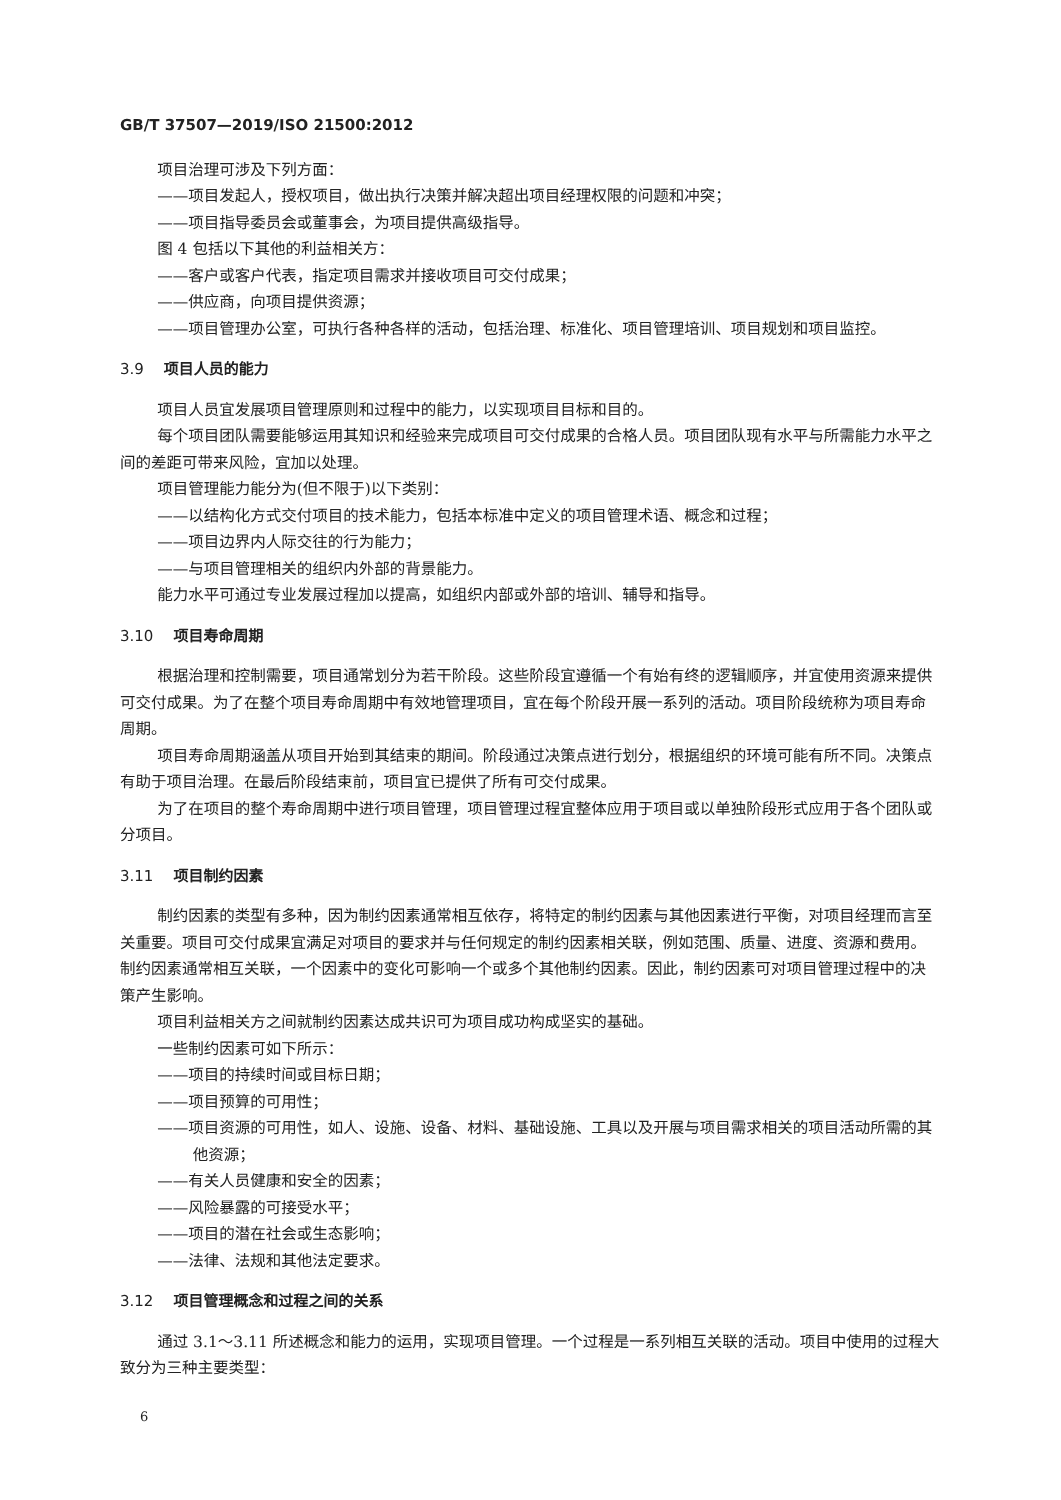GB/T 37507—2019/ISO 21500:2012
项目治理可涉及下列方面：
——项目发起人，授权项目，做出执行决策并解决超出项目经理权限的问题和冲突；
——项目指导委员会或董事会，为项目提供高级指导。
图 4 包括以下其他的利益相关方：
——客户或客户代表，指定项目需求并接收项目可交付成果；
——供应商，向项目提供资源；
——项目管理办公室，可执行各种各样的活动，包括治理、标准化、项目管理培训、项目规划和项目监控。
3.9 项目人员的能力
项目人员宜发展项目管理原则和过程中的能力，以实现项目目标和目的。
每个项目团队需要能够运用其知识和经验来完成项目可交付成果的合格人员。项目团队现有水平与所需能力水平之间的差距可带来风险，宜加以处理。
项目管理能力能分为(但不限于)以下类别：
——以结构化方式交付项目的技术能力，包括本标准中定义的项目管理术语、概念和过程；
——项目边界内人际交往的行为能力；
——与项目管理相关的组织内外部的背景能力。
能力水平可通过专业发展过程加以提高，如组织内部或外部的培训、辅导和指导。
3.10 项目寿命周期
根据治理和控制需要，项目通常划分为若干阶段。这些阶段宜遵循一个有始有终的逻辑顺序，并宜使用资源来提供可交付成果。为了在整个项目寿命周期中有效地管理项目，宜在每个阶段开展一系列的活动。项目阶段统称为项目寿命周期。
项目寿命周期涵盖从项目开始到其结束的期间。阶段通过决策点进行划分，根据组织的环境可能有所不同。决策点有助于项目治理。在最后阶段结束前，项目宜已提供了所有可交付成果。
为了在项目的整个寿命周期中进行项目管理，项目管理过程宜整体应用于项目或以单独阶段形式应用于各个团队或分项目。
3.11 项目制约因素
制约因素的类型有多种，因为制约因素通常相互依存，将特定的制约因素与其他因素进行平衡，对项目经理而言至关重要。项目可交付成果宜满足对项目的要求并与任何规定的制约因素相关联，例如范围、质量、进度、资源和费用。制约因素通常相互关联，一个因素中的变化可影响一个或多个其他制约因素。因此，制约因素可对项目管理过程中的决策产生影响。
项目利益相关方之间就制约因素达成共识可为项目成功构成坚实的基础。
一些制约因素可如下所示：
——项目的持续时间或目标日期；
——项目预算的可用性；
——项目资源的可用性，如人、设施、设备、材料、基础设施、工具以及开展与项目需求相关的项目活动所需的其他资源；
——有关人员健康和安全的因素；
——风险暴露的可接受水平；
——项目的潜在社会或生态影响；
——法律、法规和其他法定要求。
3.12 项目管理概念和过程之间的关系
通过 3.1～3.11 所述概念和能力的运用，实现项目管理。一个过程是一系列相互关联的活动。项目中使用的过程大致分为三种主要类型：
6